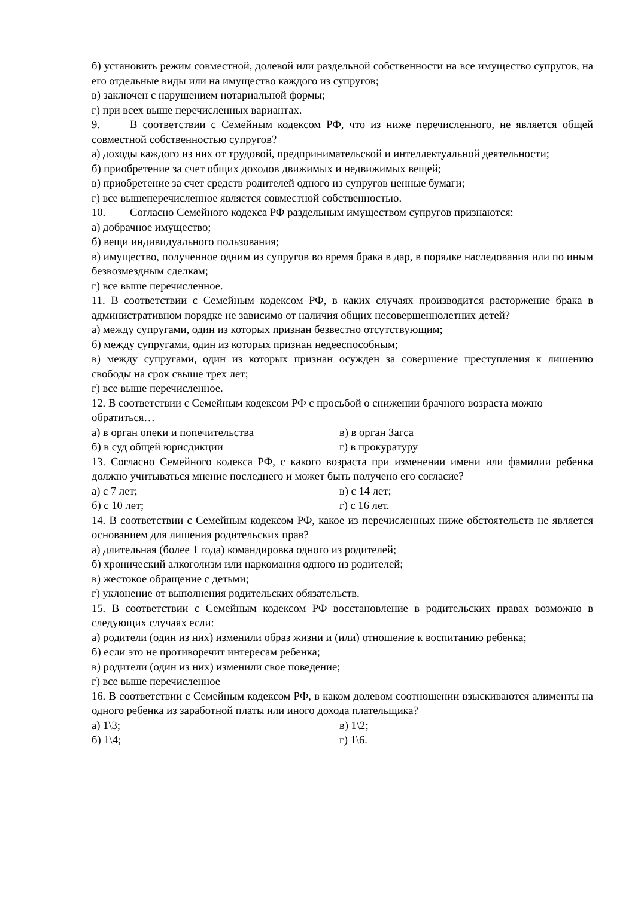б) установить режим совместной, долевой или раздельной собственности на все имущество супругов, на его отдельные виды или на имущество каждого из супругов;
в) заключен с нарушением нотариальной формы;
г) при всех выше перечисленных вариантах.
9. В соответствии с Семейным кодексом РФ, что из ниже перечисленного, не является общей совместной собственностью супругов?
а) доходы каждого из них от трудовой, предпринимательской и интеллектуальной деятельности;
б) приобретение за счет общих доходов движимых и недвижимых вещей;
в) приобретение за счет средств родителей одного из супругов ценные бумаги;
г) все вышеперечисленное является совместной собственностью.
10. Согласно Семейного кодекса РФ раздельным имуществом супругов признаются:
а) добрачное имущество;
б) вещи индивидуального пользования;
в) имущество, полученное одним из супругов во время брака в дар, в порядке наследования или по иным безвозмездным сделкам;
г) все выше перечисленное.
11. В соответствии с Семейным кодексом РФ, в каких случаях производится расторжение брака в административном порядке не зависимо от наличия общих несовершеннолетних детей?
а) между супругами, один из которых признан безвестно отсутствующим;
б) между супругами, один из которых признан недееспособным;
в) между супругами, один из которых признан осужден за совершение преступления к лишению свободы на срок свыше трех лет;
г) все выше перечисленное.
12. В соответствии с Семейным кодексом РФ с просьбой о снижении брачного возраста можно обратиться…
а) в орган опеки и попечительства в) в орган Загса
б) в суд общей юрисдикции г) в прокуратуру
13. Согласно Семейного кодекса РФ, с какого возраста при изменении имени или фамилии ребенка должно учитываться мнение последнего и может быть получено его согласие?
а) с 7 лет; в) с 14 лет;
б) с 10 лет; г) с 16 лет.
14. В соответствии с Семейным кодексом РФ, какое из перечисленных ниже обстоятельств не является основанием для лишения родительских прав?
а) длительная (более 1 года) командировка одного из родителей;
б) хронический алкоголизм или наркомания одного из родителей;
в) жестокое обращение с детьми;
г) уклонение от выполнения родительских обязательств.
15. В соответствии с Семейным кодексом РФ восстановление в родительских правах возможно в следующих случаях если:
а) родители (один из них) изменили образ жизни и (или) отношение к воспитанию ребенка;
б) если это не противоречит интересам ребенка;
в) родители (один из них) изменили свое поведение;
г) все выше перечисленное
16. В соответствии с Семейным кодексом РФ, в каком долевом соотношении взыскиваются алименты на одного ребенка из заработной платы или иного дохода плательщика?
а) 1\3; в) 1\2;
б) 1\4; г) 1\6.